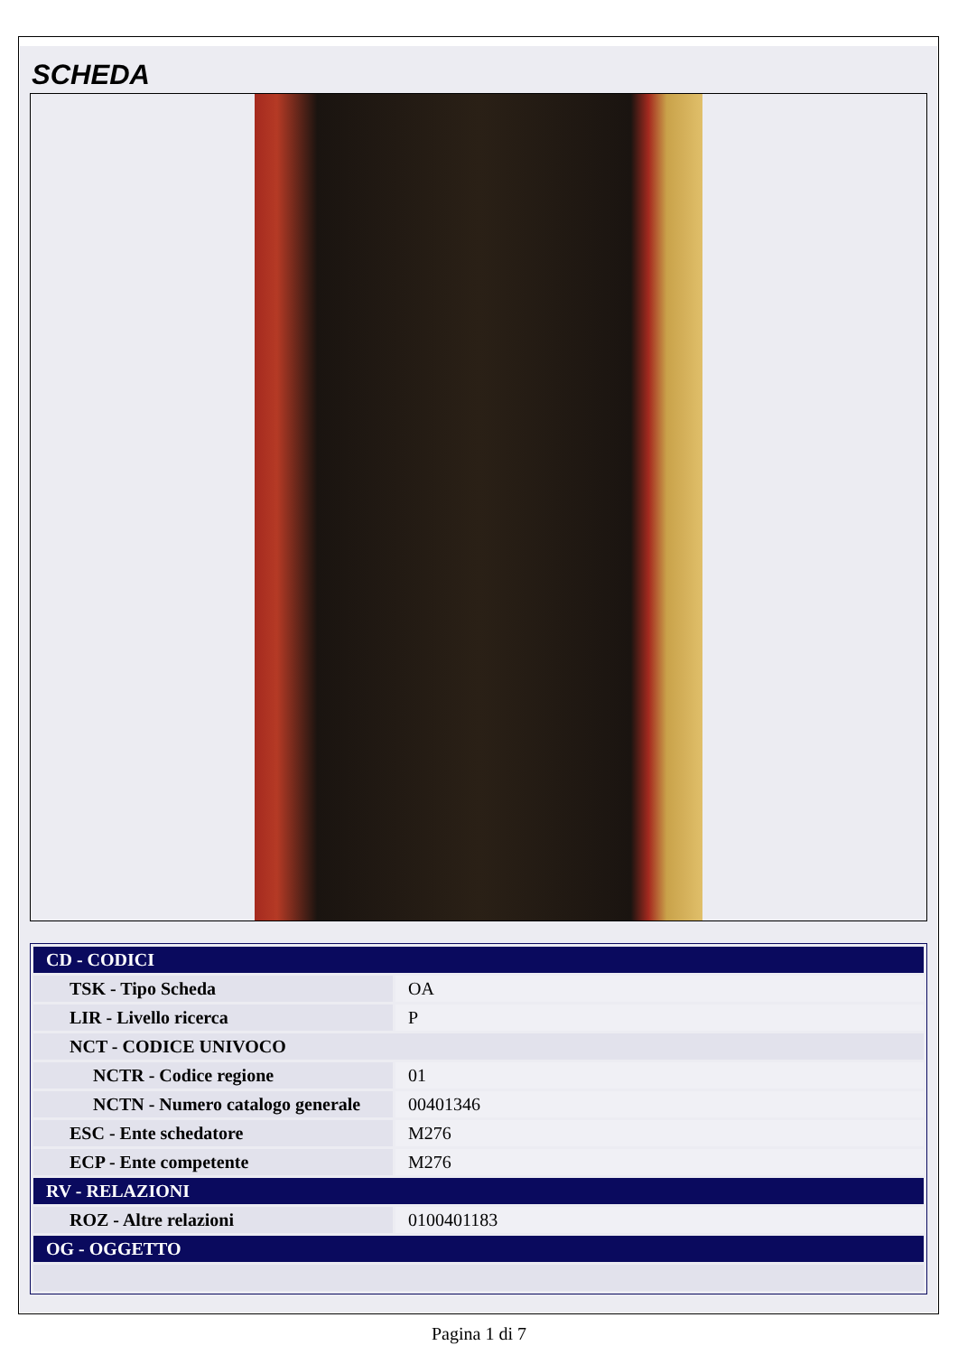SCHEDA
| CD - CODICI | |
| TSK - Tipo Scheda | OA |
| LIR - Livello ricerca | P |
| NCT - CODICE UNIVOCO | |
| NCTR - Codice regione | 01 |
| NCTN - Numero catalogo generale | 00401346 |
| ESC - Ente schedatore | M276 |
| ECP - Ente competente | M276 |
| RV - RELAZIONI | |
| ROZ - Altre relazioni | 0100401183 |
| OG - OGGETTO | |
Pagina 1 di 7